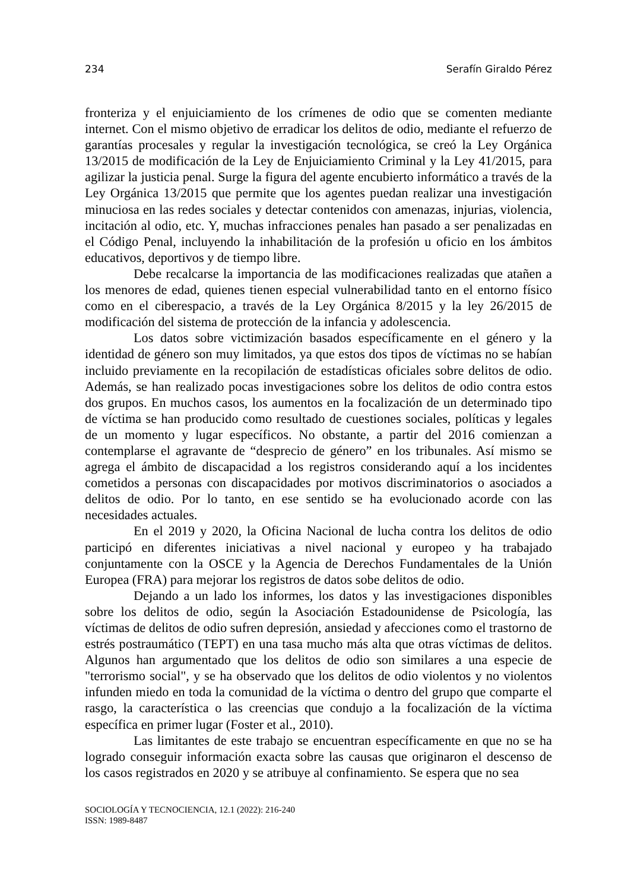234 Serafín Giraldo Pérez
fronteriza y el enjuiciamiento de los crímenes de odio que se comenten mediante internet. Con el mismo objetivo de erradicar los delitos de odio, mediante el refuerzo de garantías procesales y regular la investigación tecnológica, se creó la Ley Orgánica 13/2015 de modificación de la Ley de Enjuiciamiento Criminal y la Ley 41/2015, para agilizar la justicia penal. Surge la figura del agente encubierto informático a través de la Ley Orgánica 13/2015 que permite que los agentes puedan realizar una investigación minuciosa en las redes sociales y detectar contenidos con amenazas, injurias, violencia, incitación al odio, etc. Y, muchas infracciones penales han pasado a ser penalizadas en el Código Penal, incluyendo la inhabilitación de la profesión u oficio en los ámbitos educativos, deportivos y de tiempo libre.
Debe recalcarse la importancia de las modificaciones realizadas que atañen a los menores de edad, quienes tienen especial vulnerabilidad tanto en el entorno físico como en el ciberespacio, a través de la Ley Orgánica 8/2015 y la ley 26/2015 de modificación del sistema de protección de la infancia y adolescencia.
Los datos sobre victimización basados específicamente en el género y la identidad de género son muy limitados, ya que estos dos tipos de víctimas no se habían incluido previamente en la recopilación de estadísticas oficiales sobre delitos de odio. Además, se han realizado pocas investigaciones sobre los delitos de odio contra estos dos grupos. En muchos casos, los aumentos en la focalización de un determinado tipo de víctima se han producido como resultado de cuestiones sociales, políticas y legales de un momento y lugar específicos. No obstante, a partir del 2016 comienzan a contemplarse el agravante de “desprecio de género” en los tribunales. Así mismo se agrega el ámbito de discapacidad a los registros considerando aquí a los incidentes cometidos a personas con discapacidades por motivos discriminatorios o asociados a delitos de odio. Por lo tanto, en ese sentido se ha evolucionado acorde con las necesidades actuales.
En el 2019 y 2020, la Oficina Nacional de lucha contra los delitos de odio participó en diferentes iniciativas a nivel nacional y europeo y ha trabajado conjuntamente con la OSCE y la Agencia de Derechos Fundamentales de la Unión Europea (FRA) para mejorar los registros de datos sobe delitos de odio.
Dejando a un lado los informes, los datos y las investigaciones disponibles sobre los delitos de odio, según la Asociación Estadounidense de Psicología, las víctimas de delitos de odio sufren depresión, ansiedad y afecciones como el trastorno de estrés postraumático (TEPT) en una tasa mucho más alta que otras víctimas de delitos. Algunos han argumentado que los delitos de odio son similares a una especie de "terrorismo social", y se ha observado que los delitos de odio violentos y no violentos infunden miedo en toda la comunidad de la víctima o dentro del grupo que comparte el rasgo, la característica o las creencias que condujo a la focalización de la víctima específica en primer lugar (Foster et al., 2010).
Las limitantes de este trabajo se encuentran específicamente en que no se ha logrado conseguir información exacta sobre las causas que originaron el descenso de los casos registrados en 2020 y se atribuye al confinamiento. Se espera que no sea
SOCIOLOGÍA Y TECNOCIENCIA, 12.1 (2022): 216-240
ISSN: 1989-8487